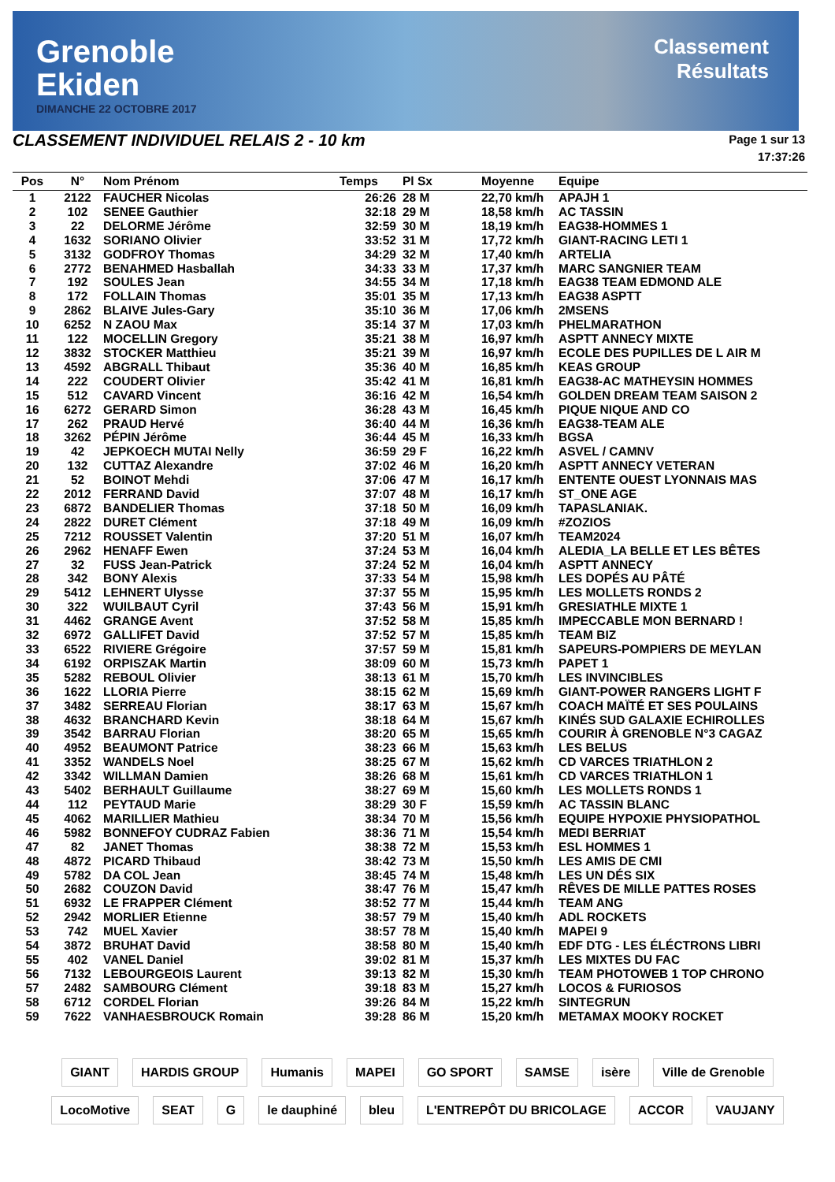Grenoble
Ekiden
DIMANCHE 22 OCTOBRE 2017
Classement
Résultats
CLASSEMENT INDIVIDUEL RELAIS 2 - 10 km
Page 1 sur 13
17:37:26
| Pos | N° | Nom Prénom | Temps | Pl Sx | Moyenne | Equipe |
| --- | --- | --- | --- | --- | --- | --- |
| 1 | 2122 | FAUCHER Nicolas | 26:26 | 28 M | 22,70 km/h | APAJH 1 |
| 2 | 102 | SENEE Gauthier | 32:18 | 29 M | 18,58 km/h | AC TASSIN |
| 3 | 22 | DELORME Jérôme | 32:59 | 30 M | 18,19 km/h | EAG38-HOMMES 1 |
| 4 | 1632 | SORIANO Olivier | 33:52 | 31 M | 17,72 km/h | GIANT-RACING LETI 1 |
| 5 | 3132 | GODFROY Thomas | 34:29 | 32 M | 17,40 km/h | ARTELIA |
| 6 | 2772 | BENAHMED Hasballah | 34:33 | 33 M | 17,37 km/h | MARC SANGNIER TEAM |
| 7 | 192 | SOULES Jean | 34:55 | 34 M | 17,18 km/h | EAG38 TEAM EDMOND ALE |
| 8 | 172 | FOLLAIN Thomas | 35:01 | 35 M | 17,13 km/h | EAG38 ASPTT |
| 9 | 2862 | BLAIVE Jules-Gary | 35:10 | 36 M | 17,06 km/h | 2MSENS |
| 10 | 6252 | N ZAOU Max | 35:14 | 37 M | 17,03 km/h | PHELMARATHON |
| 11 | 122 | MOCELLIN Gregory | 35:21 | 38 M | 16,97 km/h | ASPTT ANNECY MIXTE |
| 12 | 3832 | STOCKER Matthieu | 35:21 | 39 M | 16,97 km/h | ECOLE DES PUPILLES DE L AIR M |
| 13 | 4592 | ABGRALL Thibaut | 35:36 | 40 M | 16,85 km/h | KEAS GROUP |
| 14 | 222 | COUDERT Olivier | 35:42 | 41 M | 16,81 km/h | EAG38-AC MATHEYSIN HOMMES |
| 15 | 512 | CAVARD Vincent | 36:16 | 42 M | 16,54 km/h | GOLDEN DREAM TEAM SAISON 2 |
| 16 | 6272 | GERARD Simon | 36:28 | 43 M | 16,45 km/h | PIQUE NIQUE AND CO |
| 17 | 262 | PRAUD Hervé | 36:40 | 44 M | 16,36 km/h | EAG38-TEAM ALE |
| 18 | 3262 | PÉPIN Jérôme | 36:44 | 45 M | 16,33 km/h | BGSA |
| 19 | 42 | JEPKOECH MUTAI Nelly | 36:59 | 29 F | 16,22 km/h | ASVEL / CAMNV |
| 20 | 132 | CUTTAZ Alexandre | 37:02 | 46 M | 16,20 km/h | ASPTT ANNECY VETERAN |
| 21 | 52 | BOINOT Mehdi | 37:06 | 47 M | 16,17 km/h | ENTENTE OUEST LYONNAIS MAS |
| 22 | 2012 | FERRAND David | 37:07 | 48 M | 16,17 km/h | ST_ONE AGE |
| 23 | 6872 | BANDELIER Thomas | 37:18 | 50 M | 16,09 km/h | TAPASLANIAK. |
| 24 | 2822 | DURET Clément | 37:18 | 49 M | 16,09 km/h | #ZOZIOS |
| 25 | 7212 | ROUSSET Valentin | 37:20 | 51 M | 16,07 km/h | TEAM2024 |
| 26 | 2962 | HENAFF Ewen | 37:24 | 53 M | 16,04 km/h | ALEDIA_LA BELLE ET LES BÊTES |
| 27 | 32 | FUSS Jean-Patrick | 37:24 | 52 M | 16,04 km/h | ASPTT ANNECY |
| 28 | 342 | BONY Alexis | 37:33 | 54 M | 15,98 km/h | LES DOPÉS AU PÂTÉ |
| 29 | 5412 | LEHNERT Ulysse | 37:37 | 55 M | 15,95 km/h | LES MOLLETS RONDS 2 |
| 30 | 322 | WUILBAUT Cyril | 37:43 | 56 M | 15,91 km/h | GRESIATHLE MIXTE 1 |
| 31 | 4462 | GRANGE Avent | 37:52 | 58 M | 15,85 km/h | IMPECCABLE MON BERNARD ! |
| 32 | 6972 | GALLIFET David | 37:52 | 57 M | 15,85 km/h | TEAM BIZ |
| 33 | 6522 | RIVIERE Grégoire | 37:57 | 59 M | 15,81 km/h | SAPEURS-POMPIERS DE MEYLAN |
| 34 | 6192 | ORPISZAK Martin | 38:09 | 60 M | 15,73 km/h | PAPET 1 |
| 35 | 5282 | REBOUL Olivier | 38:13 | 61 M | 15,70 km/h | LES INVINCIBLES |
| 36 | 1622 | LLORIA Pierre | 38:15 | 62 M | 15,69 km/h | GIANT-POWER RANGERS LIGHT F |
| 37 | 3482 | SERREAU Florian | 38:17 | 63 M | 15,67 km/h | COACH MAÏTÉ ET SES POULAINS |
| 38 | 4632 | BRANCHARD Kevin | 38:18 | 64 M | 15,67 km/h | KINÉS SUD GALAXIE ECHIROLLES |
| 39 | 3542 | BARRAU Florian | 38:20 | 65 M | 15,65 km/h | COURIR À GRENOBLE N°3 CAGAZ |
| 40 | 4952 | BEAUMONT Patrice | 38:23 | 66 M | 15,63 km/h | LES BELUS |
| 41 | 3352 | WANDELS Noel | 38:25 | 67 M | 15,62 km/h | CD VARCES TRIATHLON 2 |
| 42 | 3342 | WILLMAN Damien | 38:26 | 68 M | 15,61 km/h | CD VARCES TRIATHLON 1 |
| 43 | 5402 | BERHAULT Guillaume | 38:27 | 69 M | 15,60 km/h | LES MOLLETS RONDS 1 |
| 44 | 112 | PEYTAUD Marie | 38:29 | 30 F | 15,59 km/h | AC TASSIN BLANC |
| 45 | 4062 | MARILLIER Mathieu | 38:34 | 70 M | 15,56 km/h | EQUIPE HYPOXIE PHYSIOPATHOL |
| 46 | 5982 | BONNEFOY CUDRAZ Fabien | 38:36 | 71 M | 15,54 km/h | MEDI BERRIAT |
| 47 | 82 | JANET Thomas | 38:38 | 72 M | 15,53 km/h | ESL HOMMES 1 |
| 48 | 4872 | PICARD Thibaud | 38:42 | 73 M | 15,50 km/h | LES AMIS DE CMI |
| 49 | 5782 | DA COL Jean | 38:45 | 74 M | 15,48 km/h | LES UN DÉS SIX |
| 50 | 2682 | COUZON David | 38:47 | 76 M | 15,47 km/h | RÊVES DE MILLE PATTES ROSES |
| 51 | 6932 | LE FRAPPER Clément | 38:52 | 77 M | 15,44 km/h | TEAM ANG |
| 52 | 2942 | MORLIER Etienne | 38:57 | 79 M | 15,40 km/h | ADL ROCKETS |
| 53 | 742 | MUEL Xavier | 38:57 | 78 M | 15,40 km/h | MAPEI 9 |
| 54 | 3872 | BRUHAT David | 38:58 | 80 M | 15,40 km/h | EDF DTG - LES ÉLÉCTRONS LIBRI |
| 55 | 402 | VANEL Daniel | 39:02 | 81 M | 15,37 km/h | LES MIXTES DU FAC |
| 56 | 7132 | LEBOURGEOIS Laurent | 39:13 | 82 M | 15,30 km/h | TEAM PHOTOWEB 1 TOP CHRONO |
| 57 | 2482 | SAMBOURG Clément | 39:18 | 83 M | 15,27 km/h | LOCOS & FURIOSOS |
| 58 | 6712 | CORDEL Florian | 39:26 | 84 M | 15,22 km/h | SINTEGRUN |
| 59 | 7622 | VANHAESBROUCK Romain | 39:28 | 86 M | 15,20 km/h | METAMAX MOOKY ROCKET |
GIANT HARDIS GROUP Humanis MAPEI GO SPORT SAMSE isère Ville de Grenoble LocoMotive SEAT G le dauphiné bleu L'ENTREPÔT DU BRICOLAGE ACCOR VAUJANY